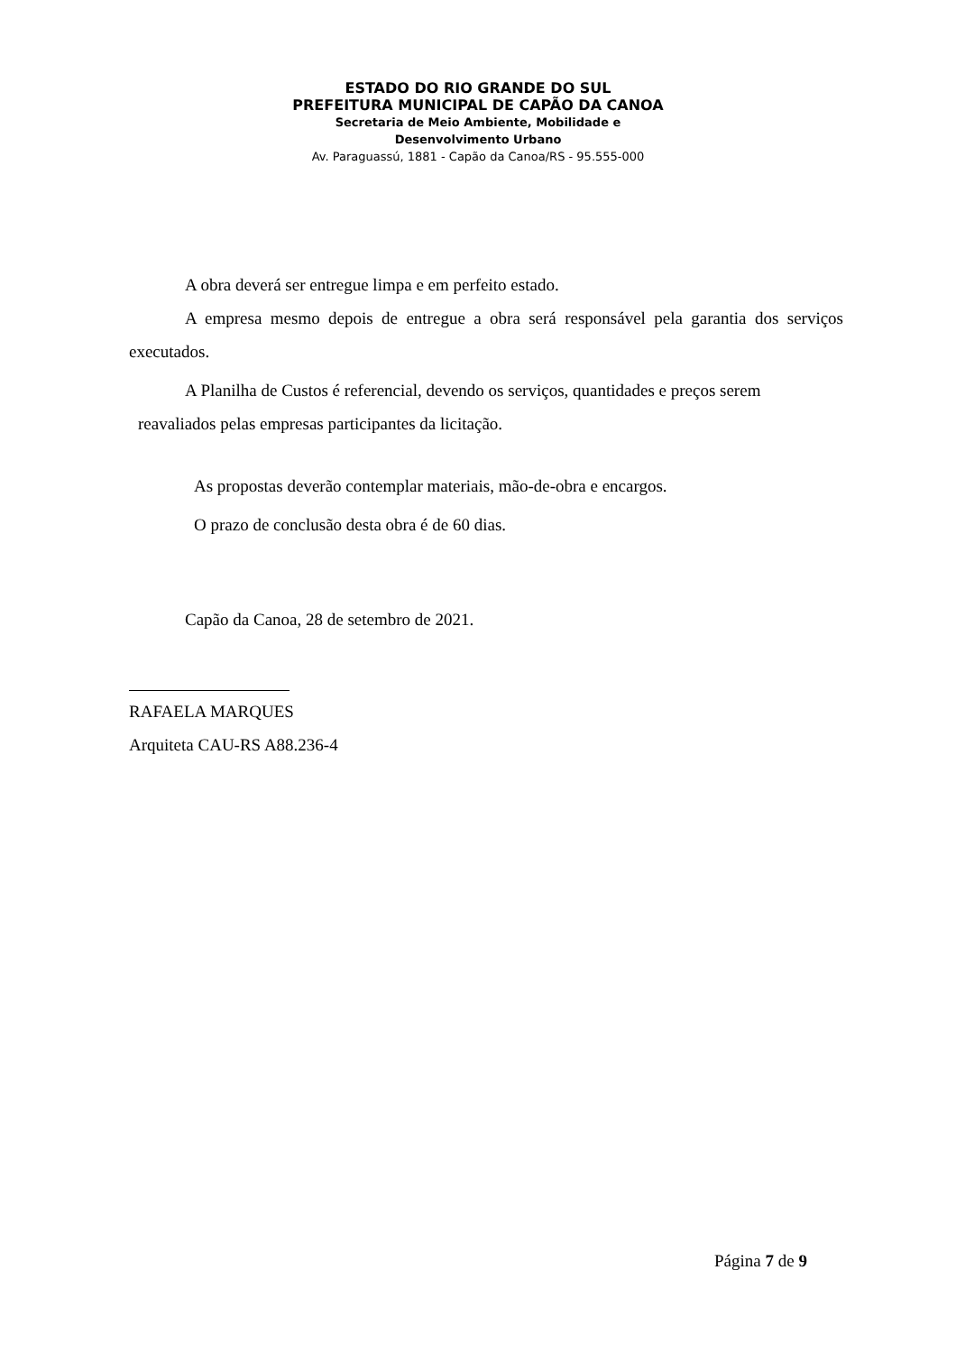ESTADO DO RIO GRANDE DO SUL
PREFEITURA MUNICIPAL DE CAPÃO DA CANOA
Secretaria de Meio Ambiente, Mobilidade e
Desenvolvimento Urbano
Av. Paraguassú, 1881 - Capão da Canoa/RS - 95.555-000
A obra deverá ser entregue limpa e em perfeito estado.
A empresa mesmo depois de entregue a obra será responsável pela garantia dos serviços executados.
A Planilha de Custos é referencial, devendo os serviços, quantidades e preços serem
reavaliados pelas empresas participantes da licitação.
As propostas deverão contemplar materiais, mão-de-obra e encargos.
O prazo de conclusão desta obra é de 60 dias.
Capão da Canoa, 28 de setembro de 2021.
RAFAELA MARQUES
Arquiteta CAU-RS A88.236-4
Página 7 de 9